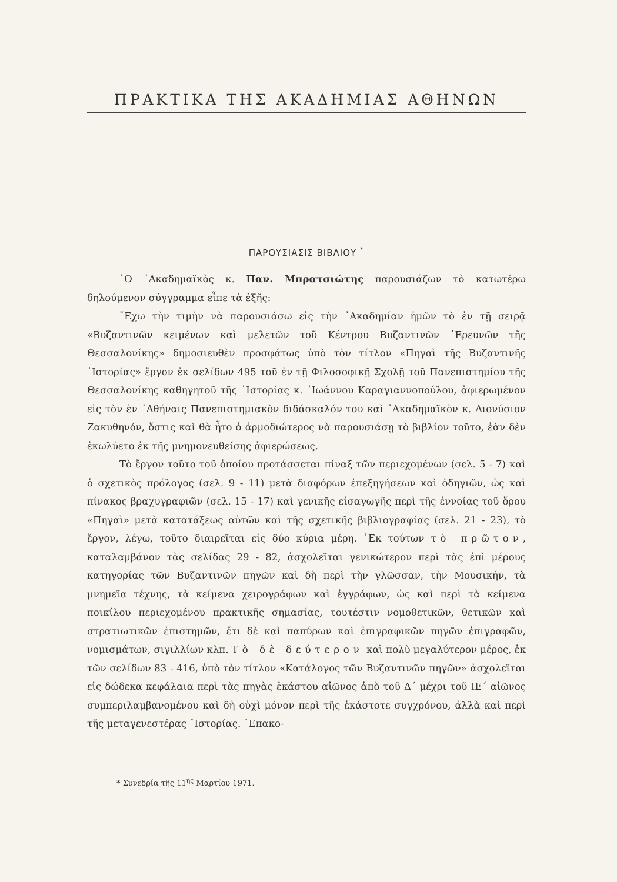ΠΡΑΚΤΙΚΑ ΤΗΣ ΑΚΑΔΗΜΙΑΣ ΑΘΗΝΩΝ
ΠΑΡΟΥΣΙΑΣΙΣ ΒΙΒΛΙΟΥ <sup>*</sup>
῾Ο ᾿Ακαδημαϊκὸς κ. Παν. Μπρατσιώτης παρουσιάζων τὸ κατωτέρω δηλούμενον σύγγραμμα εἶπε τὰ ἑξῆς:
῎Εχω τὴν τιμὴν νὰ παρουσιάσω εἰς τὴν ᾿Ακαδημίαν ἡμῶν τὸ ἐν τῇ σειρᾷ «Βυζαντινῶν κειμένων καὶ μελετῶν τοῦ Κέντρου Βυζαντινῶν ᾿Ερευνῶν τῆς Θεσσαλονίκης» δημοσιευθὲν προσφάτως ὑπὸ τὸν τίτλον «Πηγαὶ τῆς Βυζαντινῆς ῾Ιστορίας» ἔργον ἐκ σελίδων 495 τοῦ ἐν τῇ Φιλοσοφικῇ Σχολῇ τοῦ Πανεπιστημίου τῆς Θεσσαλονίκης καθηγητοῦ τῆς ῾Ιστορίας κ. ᾿Ιωάννου Καραγιαννοπούλου, ἀφιερωμένον εἰς τὸν ἐν ᾿Αθήναις Πανεπιστημιακὸν διδάσκαλόν του καὶ ᾿Ακαδημαϊκὸν κ. Διονύσιον Ζακυθηνόν, ὅστις καὶ θὰ ἦτο ὁ ἁρμοδιώτερος νὰ παρουσιάσῃ τὸ βιβλίον τοῦτο, ἐὰν δὲν ἐκωλύετο ἐκ τῆς μνημονευθείσης ἀφιερώσεως.
Τὸ ἔργον τοῦτο τοῦ ὁποίου προτάσσεται πίναξ τῶν περιεχομένων (σελ. 5 - 7) καὶ ὁ σχετικὸς πρόλογος (σελ. 9 - 11) μετὰ διαφόρων ἐπεξηγήσεων καὶ ὁδηγιῶν, ὡς καὶ πίνακος βραχυγραφιῶν (σελ. 15 - 17) καὶ γενικῆς εἰσαγωγῆς περὶ τῆς ἐννοίας τοῦ ὅρου «Πηγαὶ» μετὰ κατατάξεως αὐτῶν καὶ τῆς σχετικῆς βιβλιογραφίας (σελ. 21 - 23), τὸ ἔργον, λέγω, τοῦτο διαιρεῖται εἰς δύο κύρια μέρη. ᾿Εκ τούτων τὸ πρῶτον, καταλαμβάνον τὰς σελίδας 29 - 82, ἀσχολεῖται γενικώτερον περὶ τὰς ἐπὶ μέρους κατηγορίας τῶν Βυζαντινῶν πηγῶν καὶ δὴ περὶ τὴν γλῶσσαν, τὴν Μουσικήν, τὰ μνημεῖα τέχνης, τὰ κείμενα χειρογράφων καὶ ἐγγράφων, ὡς καὶ περὶ τὰ κείμενα ποικίλου περιεχομένου πρακτικῆς σημασίας, τουτέστιν νομοθετικῶν, θετικῶν καὶ στρατιωτικῶν ἐπιστημῶν, ἔτι δὲ καὶ παπύρων καὶ ἐπιγραφικῶν πηγῶν ἐπιγραφῶν, νομισμάτων, σιγιλλίων κλπ. Τὸ δὲ δεύτερον καὶ πολὺ μεγαλύτερον μέρος, ἐκ τῶν σελίδων 83 - 416, ὑπὸ τὸν τίτλον «Κατάλογος τῶν Βυζαντινῶν πηγῶν» ἀσχολεῖται εἰς δώδεκα κεφάλαια περὶ τὰς πηγὰς ἑκάστου αἰῶνος ἀπὸ τοῦ Δ´ μέχρι τοῦ ΙΕ´ αἰῶνος συμπεριλαμβανομένου καὶ δὴ οὐχὶ μόνον περὶ τῆς ἑκάστοτε συγχρόνου, ἀλλὰ καὶ περὶ τῆς μεταγενεστέρας ῾Ιστορίας. ᾿Επακο-
* Συνεδρία τῆς 11<sup>ης</sup> Μαρτίου 1971.